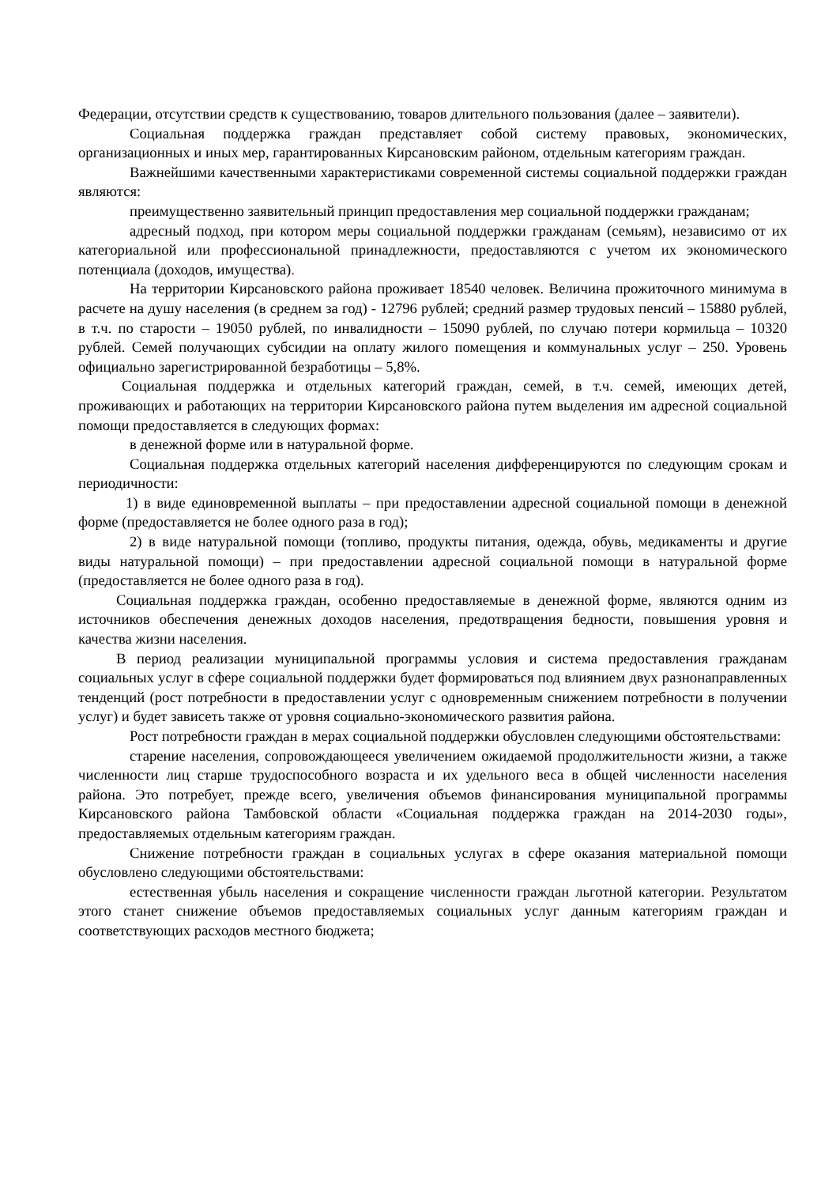Федерации, отсутствии средств к существованию, товаров длительного пользования (далее – заявители).
Социальная поддержка граждан представляет собой систему правовых, экономических, организационных и иных мер, гарантированных Кирсановским районом, отдельным категориям граждан.
Важнейшими качественными характеристиками современной системы социальной поддержки граждан являются:
преимущественно заявительный принцип предоставления мер социальной поддержки гражданам;
адресный подход, при котором меры социальной поддержки гражданам (семьям), независимо от их категориальной или профессиональной принадлежности, предоставляются с учетом их экономического потенциала (доходов, имущества).
На территории Кирсановского района проживает 18540 человек. Величина прожиточного минимума в расчете на душу населения (в среднем за год) - 12796 рублей; средний размер трудовых пенсий – 15880 рублей, в т.ч. по старости – 19050 рублей, по инвалидности – 15090 рублей, по случаю потери кормильца – 10320 рублей. Семей получающих субсидии на оплату жилого помещения и коммунальных услуг – 250. Уровень официально зарегистрированной безработицы – 5,8%.
Социальная поддержка и отдельных категорий граждан, семей, в т.ч. семей, имеющих детей, проживающих и работающих на территории Кирсановского района путем выделения им адресной социальной помощи предоставляется в следующих формах:
в денежной форме или в натуральной форме.
Социальная поддержка отдельных категорий населения дифференцируются по следующим срокам и периодичности:
1) в виде единовременной выплаты – при предоставлении адресной социальной помощи в денежной форме (предоставляется не более одного раза в год);
2) в виде натуральной помощи (топливо, продукты питания, одежда, обувь, медикаменты и другие виды натуральной помощи) – при предоставлении адресной социальной помощи в натуральной форме (предоставляется не более одного раза в год).
Социальная поддержка граждан, особенно предоставляемые в денежной форме, являются одним из источников обеспечения денежных доходов населения, предотвращения бедности, повышения уровня и качества жизни населения.
В период реализации муниципальной программы условия и система предоставления гражданам социальных услуг в сфере социальной поддержки будет формироваться под влиянием двух разнонаправленных тенденций (рост потребности в предоставлении услуг с одновременным снижением потребности в получении услуг) и будет зависеть также от уровня социально-экономического развития района.
Рост потребности граждан в мерах социальной поддержки обусловлен следующими обстоятельствами:
старение населения, сопровождающееся увеличением ожидаемой продолжительности жизни, а также численности лиц старше трудоспособного возраста и их удельного веса в общей численности населения района. Это потребует, прежде всего, увеличения объемов финансирования муниципальной программы Кирсановского района Тамбовской области «Социальная поддержка граждан на 2014-2030 годы», предоставляемых отдельным категориям граждан.
Снижение потребности граждан в социальных услугах в сфере оказания материальной помощи обусловлено следующими обстоятельствами:
естественная убыль населения и сокращение численности граждан льготной категории. Результатом этого станет снижение объемов предоставляемых социальных услуг данным категориям граждан и соответствующих расходов местного бюджета;